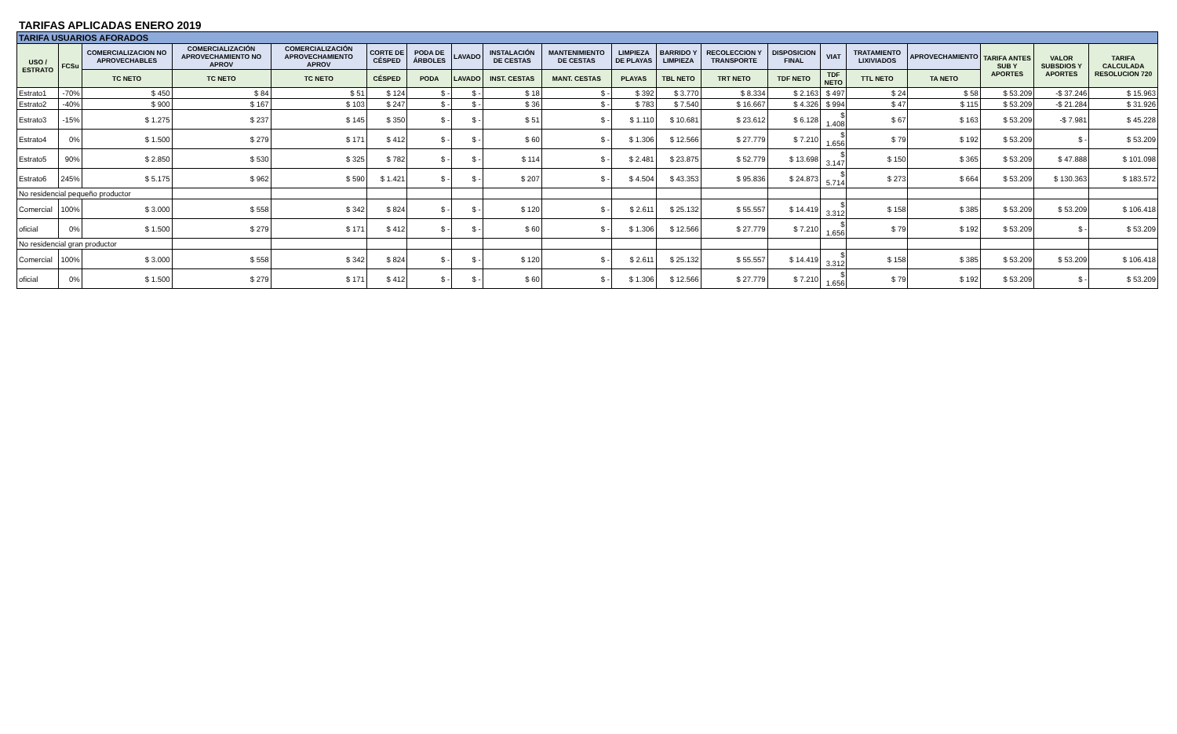TARIFAS APLICADAS ENERO 2019
| TARIFA USUARIOS AFORADOS | | | | | | | | | | | | | | | | | | | |
| --- | --- | --- | --- | --- | --- | --- | --- | --- | --- | --- | --- | --- | --- | --- | --- | --- | --- | --- | --- |
| USO / ESTRATO | FCSu | COMERCIALIZACION NO APROVECHABLES | COMERCIALIZACIÓN APROVECHAMIENTO NO APROV | COMERCIALIZACIÓN APROVECHAMIENTO APROV | CORTE DE CÉSPED | PODA DE ÁRBOLES | LAVADO | INSTALACIÓN DE CESTAS | MANTENIMIENTO DE CESTAS | LIMPIEZA DE PLAYAS | BARRIDO Y LIMPIEZA | RECOLECCION Y TRANSPORTE | DISPOSICION FINAL | VIAT | TRATAMIENTO LIXIVIADOS | APROVECHAMIENTO | TARIFA ANTES SUB Y APORTES | VALOR SUBSDIOS Y APORTES | TARIFA CALCULADA RESOLUCION 720 |
| | | TC NETO | TC NETO | TC NETO | CÉSPED | PODA | LAVADO | INST. CESTAS | MANT. CESTAS | PLAYAS | TBL NETO | TRT NETO | TDF NETO | TDF NETO | TTL NETO | TA NETO | | | |
| Estrato1 | -70% | $ 450 | $ 84 | $ 51 | $ 124 | $ - | $ - | $ 18 | $ - | $ 392 | $ 3.770 | $ 8.334 | $ 2.163 | $ 497 | $ 24 | $ 58 | $ 53.209 | -$ 37.246 | $ 15.963 |
| Estrato2 | -40% | $ 900 | $ 167 | $ 103 | $ 247 | $ - | $ - | $ 36 | $ - | $ 783 | $ 7.540 | $ 16.667 | $ 4.326 | $ 994 | $ 47 | $ 115 | $ 53.209 | -$ 21.284 | $ 31.926 |
| Estrato3 | -15% | $ 1.275 | $ 237 | $ 145 | $ 350 | $ - | $ - | $ 51 | $ - | $ 1.110 | $ 10.681 | $ 23.612 | $ 6.128 | $ 1.408 | $ 67 | $ 163 | $ 53.209 | -$ 7.981 | $ 45.228 |
| Estrato4 | 0% | $ 1.500 | $ 279 | $ 171 | $ 412 | $ - | $ - | $ 60 | $ - | $ 1.306 | $ 12.566 | $ 27.779 | $ 7.210 | $ 1.656 | $ 79 | $ 192 | $ 53.209 | $ - | $ 53.209 |
| Estrato5 | 90% | $ 2.850 | $ 530 | $ 325 | $ 782 | $ - | $ - | $ 114 | $ - | $ 2.481 | $ 23.875 | $ 52.779 | $ 13.698 | $ 3.147 | $ 150 | $ 365 | $ 53.209 | $ 47.888 | $ 101.098 |
| Estrato6 | 245% | $ 5.175 | $ 962 | $ 590 | $ 1.421 | $ - | $ - | $ 207 | $ - | $ 4.504 | $ 43.353 | $ 95.836 | $ 24.873 | $ 5.714 | $ 273 | $ 664 | $ 53.209 | $ 130.363 | $ 183.572 |
| No residencial pequeño productor | | | | | | | | | | | | | | | | | | | |
| Comercial | 100% | $ 3.000 | $ 558 | $ 342 | $ 824 | $ - | $ - | $ 120 | $ - | $ 2.611 | $ 25.132 | $ 55.557 | $ 14.419 | $ 3.312 | $ 158 | $ 385 | $ 53.209 | $ 53.209 | $ 106.418 |
| oficial | 0% | $ 1.500 | $ 279 | $ 171 | $ 412 | $ - | $ - | $ 60 | $ - | $ 1.306 | $ 12.566 | $ 27.779 | $ 7.210 | $ 1.656 | $ 79 | $ 192 | $ 53.209 | $ - | $ 53.209 |
| No residencial gran productor | | | | | | | | | | | | | | | | | | | |
| Comercial | 100% | $ 3.000 | $ 558 | $ 342 | $ 824 | $ - | $ - | $ 120 | $ - | $ 2.611 | $ 25.132 | $ 55.557 | $ 14.419 | $ 3.312 | $ 158 | $ 385 | $ 53.209 | $ 53.209 | $ 106.418 |
| oficial | 0% | $ 1.500 | $ 279 | $ 171 | $ 412 | $ - | $ - | $ 60 | $ - | $ 1.306 | $ 12.566 | $ 27.779 | $ 7.210 | $ 1.656 | $ 79 | $ 192 | $ 53.209 | $ - | $ 53.209 |